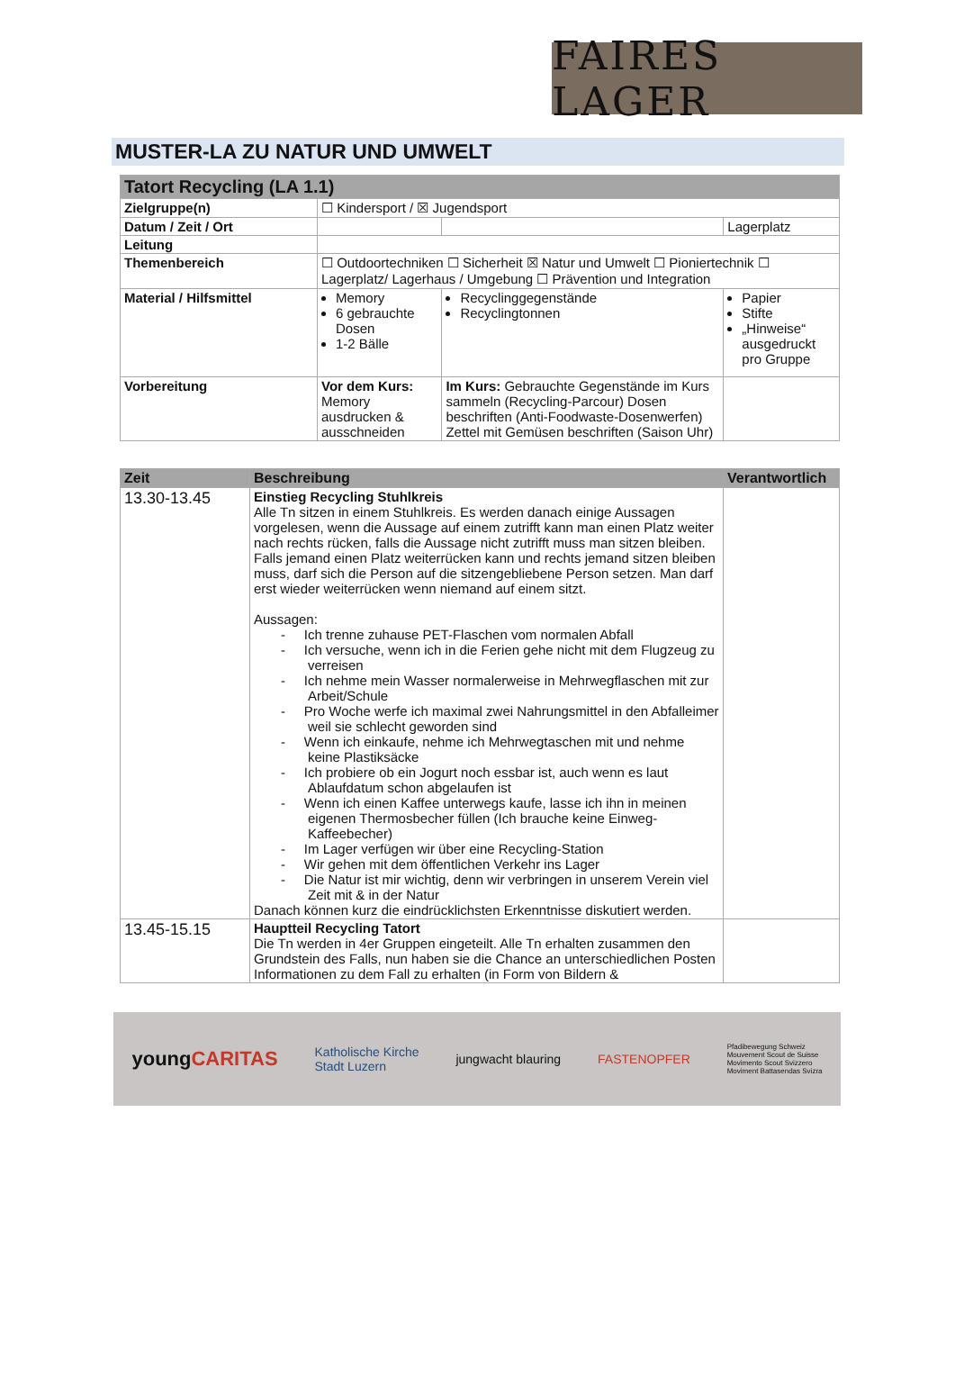FAIRES LAGER
MUSTER-LA ZU NATUR UND UMWELT
| Tatort Recycling (LA 1.1) | | | |
| Zielgruppe(n) | ☐ Kindersport / ☒ Jugendsport | | |
| Datum / Zeit / Ort | | | Lagerplatz |
| Leitung | | | |
| Themenbereich | ☐ Outdoortechniken ☐ Sicherheit ☒ Natur und Umwelt ☐ Pioniertechnik ☐ Lagerplatz/ Lagerhaus / Umgebung ☐ Prävention und Integration | | |
| Material / Hilfsmittel | Memory 6 gebrauchte Dosen 1-2 Bälle | Recyclinggegenstände Recyclingtonnen | Papier Stifte „Hinweise“ ausgedruckt pro Gruppe |
| Vorbereitung | Vor dem Kurs: Memory ausdrucken & ausschneiden | Im Kurs: Gebrauchte Gegenstände im Kurs sammeln (Recycling-Parcour) Dosen beschriften (Anti-Foodwaste-Dosenwerfen) Zettel mit Gemüsen beschriften (Saison Uhr) | |
| Zeit | Beschreibung | Verantwortlich |
| --- | --- | --- |
| 13.30-13.45 | Einstieg Recycling Stuhlkreis Alle Tn sitzen in einem Stuhlkreis. Es werden danach einige Aussagen vorgelesen, wenn die Aussage auf einem zutrifft kann man einen Platz weiter nach rechts rücken, falls die Aussage nicht zutrifft muss man sitzen bleiben. Falls jemand einen Platz weiterrücken kann und rechts jemand sitzen bleiben muss, darf sich die Person auf die sitzengebliebene Person setzen. Man darf erst wieder weiterrücken wenn niemand auf einem sitzt. Aussagen: - Ich trenne zuhause PET-Flaschen vom normalen Abfall - Ich versuche, wenn ich in die Ferien gehe nicht mit dem Flugzeug zu verreisen - Ich nehme mein Wasser normalerweise in Mehrwegflaschen mit zur Arbeit/Schule - Pro Woche werfe ich maximal zwei Nahrungsmittel in den Abfalleimer weil sie schlecht geworden sind - Wenn ich einkaufe, nehme ich Mehrwegtaschen mit und nehme keine Plastiksäcke - Ich probiere ob ein Jogurt noch essbar ist, auch wenn es laut Ablaufdatum schon abgelaufen ist - Wenn ich einen Kaffee unterwegs kaufe, lasse ich ihn in meinen eigenen Thermosbecher füllen (Ich brauche keine Einweg-Kaffeebecher) - Im Lager verfügen wir über eine Recycling-Station - Wir gehen mit dem öffentlichen Verkehr ins Lager - Die Natur ist mir wichtig, denn wir verbringen in unserem Verein viel Zeit mit & in der Natur Danach können kurz die eindrücklichsten Erkenntnisse diskutiert werden. | |
| 13.45-15.15 | Hauptteil Recycling Tatort Die Tn werden in 4er Gruppen eingeteilt. Alle Tn erhalten zusammen den Grundstein des Falls, nun haben sie die Chance an unterschiedlichen Posten Informationen zu dem Fall zu erhalten (in Form von Bildern & | |
youngCARITAS Katholische Kirche
Stadt Luzern jungwacht blauring FASTENOPFER Pfadibewegung Schweiz
Mouvement Scout de Suisse
Movimento Scout Svizzero
Moviment Battasendas Svizra